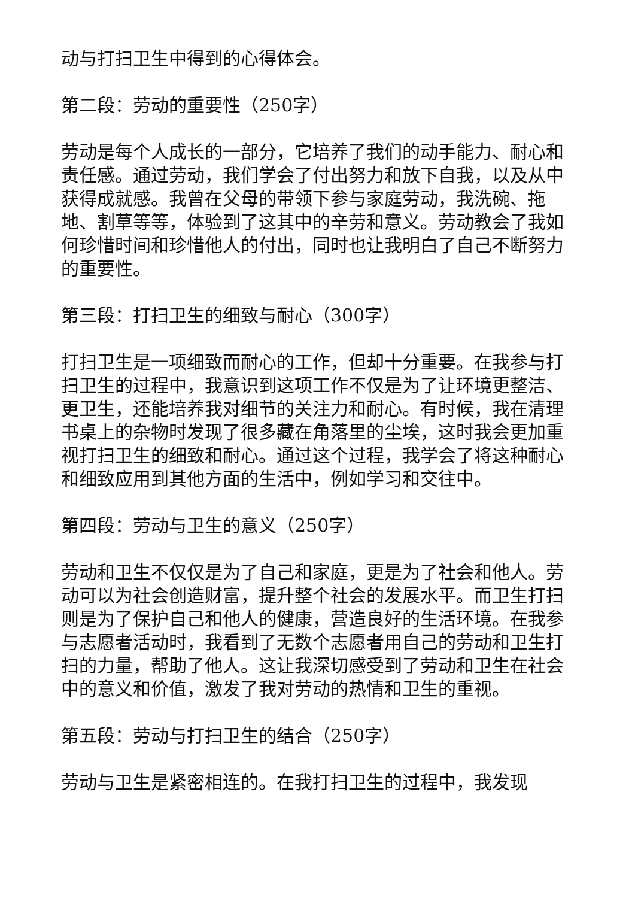动与打扫卫生中得到的心得体会。
第二段：劳动的重要性（250字）
劳动是每个人成长的一部分，它培养了我们的动手能力、耐心和责任感。通过劳动，我们学会了付出努力和放下自我，以及从中获得成就感。我曾在父母的带领下参与家庭劳动，我洗碗、拖地、割草等等，体验到了这其中的辛劳和意义。劳动教会了我如何珍惜时间和珍惜他人的付出，同时也让我明白了自己不断努力的重要性。
第三段：打扫卫生的细致与耐心（300字）
打扫卫生是一项细致而耐心的工作，但却十分重要。在我参与打扫卫生的过程中，我意识到这项工作不仅是为了让环境更整洁、更卫生，还能培养我对细节的关注力和耐心。有时候，我在清理书桌上的杂物时发现了很多藏在角落里的尘埃，这时我会更加重视打扫卫生的细致和耐心。通过这个过程，我学会了将这种耐心和细致应用到其他方面的生活中，例如学习和交往中。
第四段：劳动与卫生的意义（250字）
劳动和卫生不仅仅是为了自己和家庭，更是为了社会和他人。劳动可以为社会创造财富，提升整个社会的发展水平。而卫生打扫则是为了保护自己和他人的健康，营造良好的生活环境。在我参与志愿者活动时，我看到了无数个志愿者用自己的劳动和卫生打扫的力量，帮助了他人。这让我深切感受到了劳动和卫生在社会中的意义和价值，激发了我对劳动的热情和卫生的重视。
第五段：劳动与打扫卫生的结合（250字）
劳动与卫生是紧密相连的。在我打扫卫生的过程中，我发现